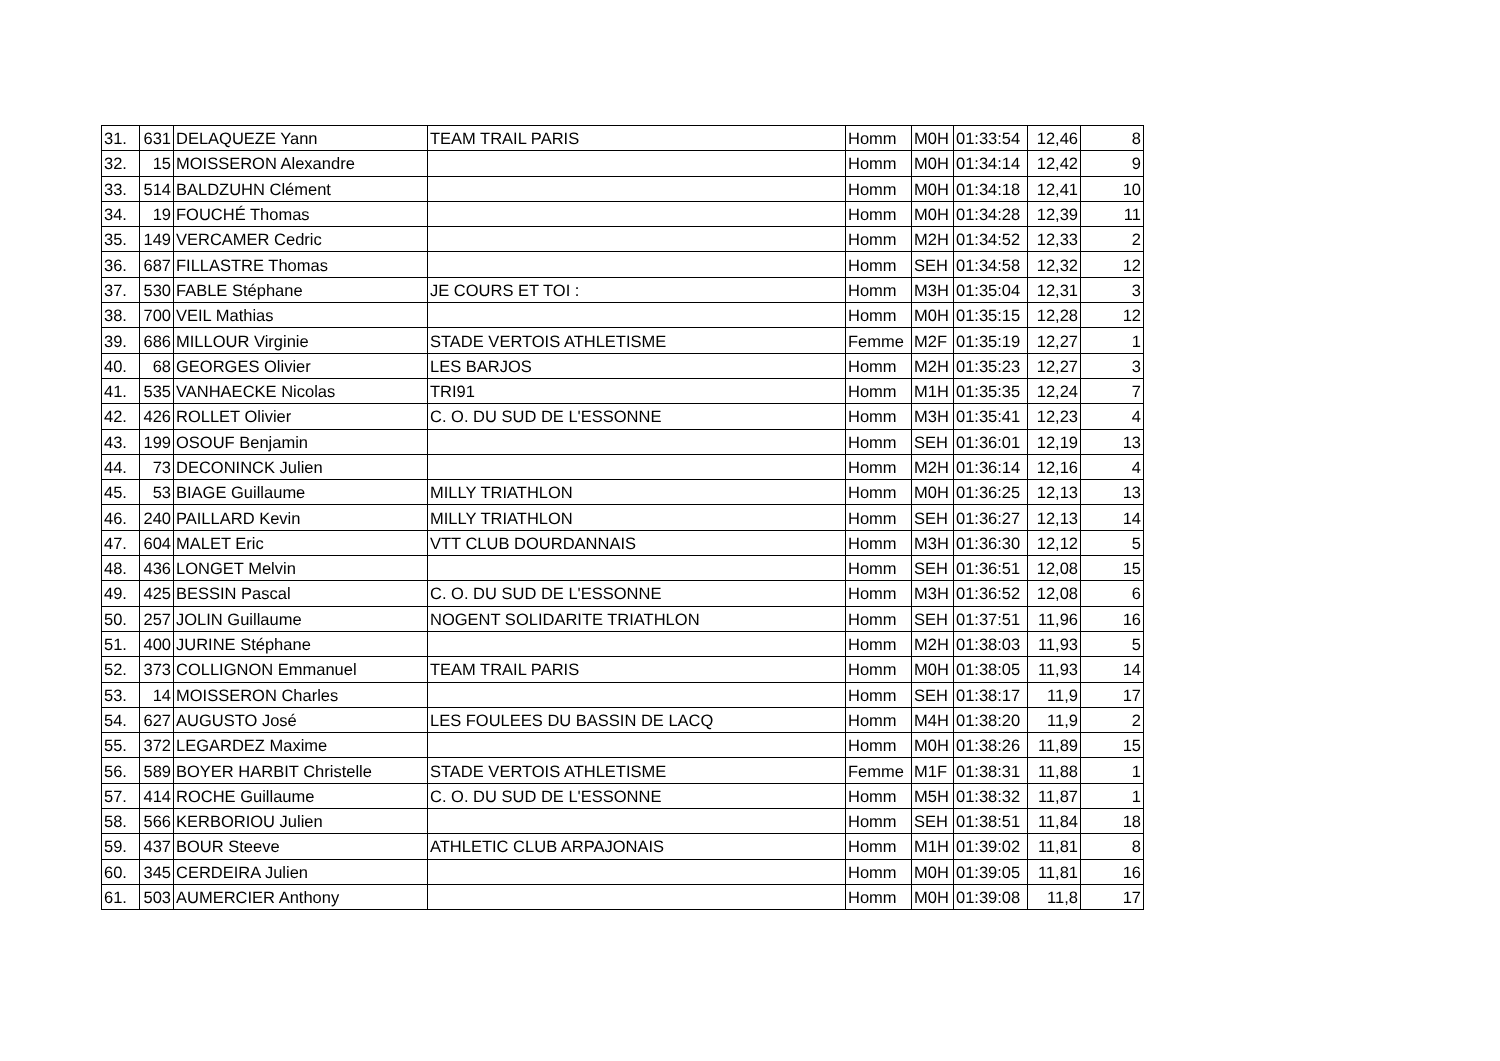| 31. | 631 | DELAQUEZE Yann | TEAM TRAIL PARIS | Homm | M0H | 01:33:54 | 12,46 | 8 |
| 32. | 15 | MOISSERON Alexandre | | Homm | M0H | 01:34:14 | 12,42 | 9 |
| 33. | 514 | BALDZUHN Clément | | Homm | M0H | 01:34:18 | 12,41 | 10 |
| 34. | 19 | FOUCHÉ Thomas | | Homm | M0H | 01:34:28 | 12,39 | 11 |
| 35. | 149 | VERCAMER Cedric | | Homm | M2H | 01:34:52 | 12,33 | 2 |
| 36. | 687 | FILLASTRE Thomas | | Homm | SEH | 01:34:58 | 12,32 | 12 |
| 37. | 530 | FABLE Stéphane | JE COURS ET TOI : | Homm | M3H | 01:35:04 | 12,31 | 3 |
| 38. | 700 | VEIL Mathias | | Homm | M0H | 01:35:15 | 12,28 | 12 |
| 39. | 686 | MILLOUR Virginie | STADE VERTOIS ATHLETISME | Femme | M2F | 01:35:19 | 12,27 | 1 |
| 40. | 68 | GEORGES Olivier | LES BARJOS | Homm | M2H | 01:35:23 | 12,27 | 3 |
| 41. | 535 | VANHAECKE Nicolas | TRI91 | Homm | M1H | 01:35:35 | 12,24 | 7 |
| 42. | 426 | ROLLET Olivier | C. O. DU SUD DE L'ESSONNE | Homm | M3H | 01:35:41 | 12,23 | 4 |
| 43. | 199 | OSOUF Benjamin | | Homm | SEH | 01:36:01 | 12,19 | 13 |
| 44. | 73 | DECONINCK Julien | | Homm | M2H | 01:36:14 | 12,16 | 4 |
| 45. | 53 | BIAGE Guillaume | MILLY TRIATHLON | Homm | M0H | 01:36:25 | 12,13 | 13 |
| 46. | 240 | PAILLARD Kevin | MILLY TRIATHLON | Homm | SEH | 01:36:27 | 12,13 | 14 |
| 47. | 604 | MALET Eric | VTT CLUB DOURDANNAIS | Homm | M3H | 01:36:30 | 12,12 | 5 |
| 48. | 436 | LONGET Melvin | | Homm | SEH | 01:36:51 | 12,08 | 15 |
| 49. | 425 | BESSIN Pascal | C. O. DU SUD DE L'ESSONNE | Homm | M3H | 01:36:52 | 12,08 | 6 |
| 50. | 257 | JOLIN Guillaume | NOGENT SOLIDARITE TRIATHLON | Homm | SEH | 01:37:51 | 11,96 | 16 |
| 51. | 400 | JURINE Stéphane | | Homm | M2H | 01:38:03 | 11,93 | 5 |
| 52. | 373 | COLLIGNON Emmanuel | TEAM TRAIL PARIS | Homm | M0H | 01:38:05 | 11,93 | 14 |
| 53. | 14 | MOISSERON Charles | | Homm | SEH | 01:38:17 | 11,9 | 17 |
| 54. | 627 | AUGUSTO José | LES FOULEES DU BASSIN DE LACQ | Homm | M4H | 01:38:20 | 11,9 | 2 |
| 55. | 372 | LEGARDEZ Maxime | | Homm | M0H | 01:38:26 | 11,89 | 15 |
| 56. | 589 | BOYER HARBIT Christelle | STADE VERTOIS ATHLETISME | Femme | M1F | 01:38:31 | 11,88 | 1 |
| 57. | 414 | ROCHE Guillaume | C. O. DU SUD DE L'ESSONNE | Homm | M5H | 01:38:32 | 11,87 | 1 |
| 58. | 566 | KERBORIOU Julien | | Homm | SEH | 01:38:51 | 11,84 | 18 |
| 59. | 437 | BOUR Steeve | ATHLETIC CLUB ARPAJONAIS | Homm | M1H | 01:39:02 | 11,81 | 8 |
| 60. | 345 | CERDEIRA Julien | | Homm | M0H | 01:39:05 | 11,81 | 16 |
| 61. | 503 | AUMERCIER Anthony | | Homm | M0H | 01:39:08 | 11,8 | 17 |